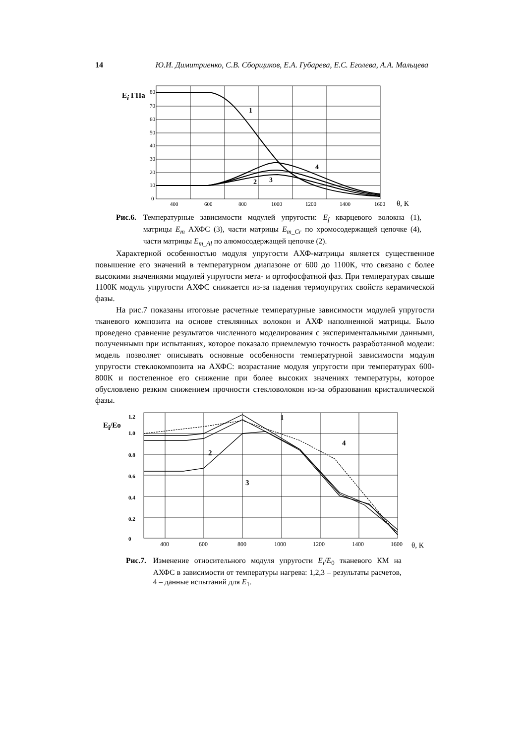14 Ю.И. Димитриенко, С.В. Сборщиков, Е.А. Губарева, Е.С. Еголева, А.А. Мальцева
Ei ГПа
80
70
60
50
40
30
20
10
0
400
600
800
1000
1200
1400
1600
θ, К
1
2
3
4
Рис.6. Температурные зависимости модулей упругости: E<sub>f</sub> кварцевого волокна (1), матрицы E<sub>m</sub> АХФС (3), части матрицы E<sub>m_Cr</sub> по хромосодержащей цепочке (4), части матрицы E<sub>m_Al</sub> по алюмосодержащей цепочке (2).
Характерной особенностью модуля упругости АХФ-матрицы является существенное повышение его значений в температурном диапазоне от 600 до 1100К, что связано с более высокими значениями модулей упругости мета- и ортофосфатной фаз. При температурах свыше 1100К модуль упругости АХФС снижается из-за падения термоупругих свойств керамической фазы.
На рис.7 показаны итоговые расчетные температурные зависимости модулей упругости тканевого композита на основе стеклянных волокон и АХФ наполненной матрицы. Было проведено сравнение результатов численного моделирования с экспериментальными данными, полученными при испытаниях, которое показало приемлемую точность разработанной модели: модель позволяет описывать основные особенности температурной зависимости модуля упругости стеклокомпозита на АХФС: возрастание модуля упругости при температурах 600-800К и постепенное его снижение при более высоких значениях температуры, которое обусловлено резким снижением прочности стекловолокон из-за образования кристаллической фазы.
Ei/Eo
1.2
1.0
0.8
0.6
0.4
0.2
0
400
600
800
1000
1200
1400
1600
θ, К
1
2
3
4
Рис.7. Изменение относительного модуля упругости E<sub>i</sub>/E<sub>0</sub> тканевого КМ на АХФС в зависимости от температуры нагрева: 1,2,3 – результаты расчетов, 4 – данные испытаний для E<sub>1</sub>.